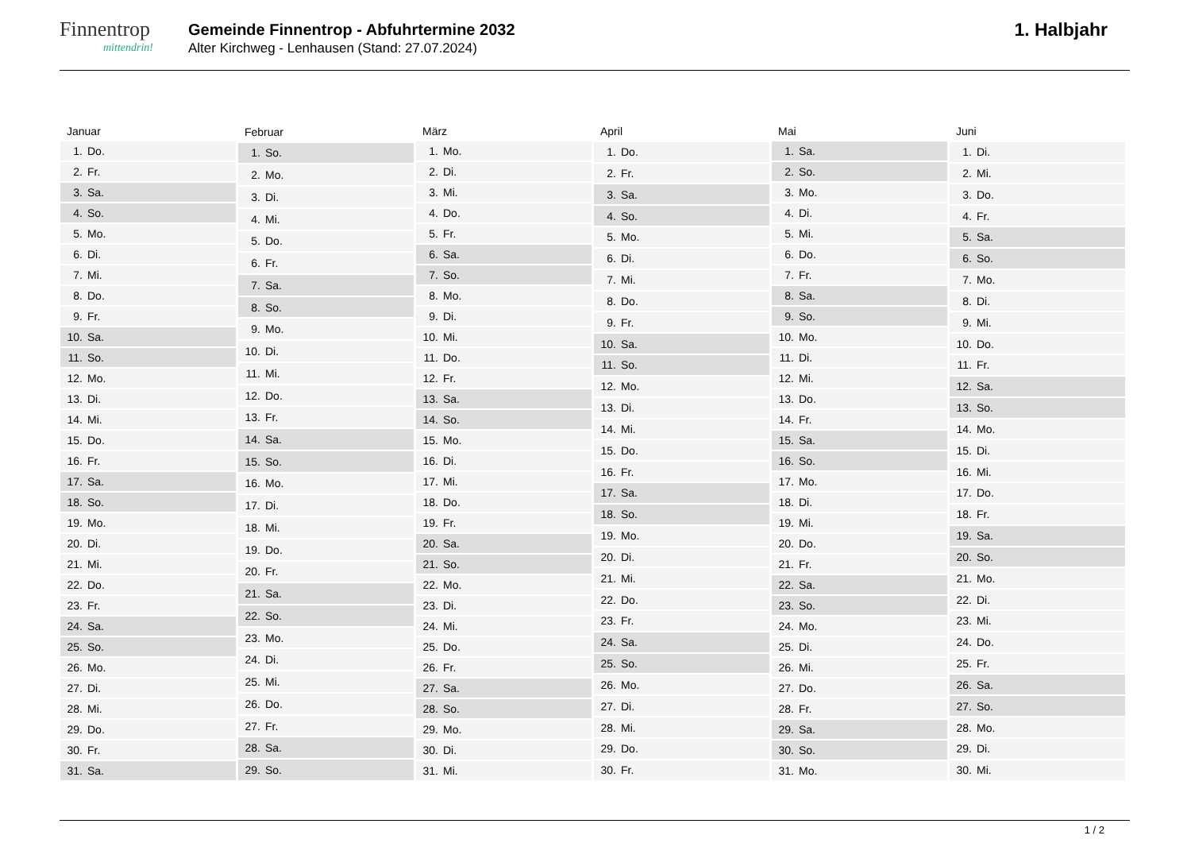Finnentrop
mittendrin!
Gemeinde Finnentrop - Abfuhrtermine 2032
Alter Kirchweg - Lenhausen (Stand: 27.07.2024)
1. Halbjahr
| Januar | |
| --- | --- |
| 1. | Do. |
| 2. | Fr. |
| 3. | Sa. |
| 4. | So. |
| 5. | Mo. |
| 6. | Di. |
| 7. | Mi. |
| 8. | Do. |
| 9. | Fr. |
| 10. | Sa. |
| 11. | So. |
| 12. | Mo. |
| 13. | Di. |
| 14. | Mi. |
| 15. | Do. |
| 16. | Fr. |
| 17. | Sa. |
| 18. | So. |
| 19. | Mo. |
| 20. | Di. |
| 21. | Mi. |
| 22. | Do. |
| 23. | Fr. |
| 24. | Sa. |
| 25. | So. |
| 26. | Mo. |
| 27. | Di. |
| 28. | Mi. |
| 29. | Do. |
| 30. | Fr. |
| 31. | Sa. |
| Februar | |
| --- | --- |
| 1. | So. |
| 2. | Mo. |
| 3. | Di. |
| 4. | Mi. |
| 5. | Do. |
| 6. | Fr. |
| 7. | Sa. |
| 8. | So. |
| 9. | Mo. |
| 10. | Di. |
| 11. | Mi. |
| 12. | Do. |
| 13. | Fr. |
| 14. | Sa. |
| 15. | So. |
| 16. | Mo. |
| 17. | Di. |
| 18. | Mi. |
| 19. | Do. |
| 20. | Fr. |
| 21. | Sa. |
| 22. | So. |
| 23. | Mo. |
| 24. | Di. |
| 25. | Mi. |
| 26. | Do. |
| 27. | Fr. |
| 28. | Sa. |
| 29. | So. |
| März | |
| --- | --- |
| 1. | Mo. |
| 2. | Di. |
| 3. | Mi. |
| 4. | Do. |
| 5. | Fr. |
| 6. | Sa. |
| 7. | So. |
| 8. | Mo. |
| 9. | Di. |
| 10. | Mi. |
| 11. | Do. |
| 12. | Fr. |
| 13. | Sa. |
| 14. | So. |
| 15. | Mo. |
| 16. | Di. |
| 17. | Mi. |
| 18. | Do. |
| 19. | Fr. |
| 20. | Sa. |
| 21. | So. |
| 22. | Mo. |
| 23. | Di. |
| 24. | Mi. |
| 25. | Do. |
| 26. | Fr. |
| 27. | Sa. |
| 28. | So. |
| 29. | Mo. |
| 30. | Di. |
| 31. | Mi. |
| April | |
| --- | --- |
| 1. | Do. |
| 2. | Fr. |
| 3. | Sa. |
| 4. | So. |
| 5. | Mo. |
| 6. | Di. |
| 7. | Mi. |
| 8. | Do. |
| 9. | Fr. |
| 10. | Sa. |
| 11. | So. |
| 12. | Mo. |
| 13. | Di. |
| 14. | Mi. |
| 15. | Do. |
| 16. | Fr. |
| 17. | Sa. |
| 18. | So. |
| 19. | Mo. |
| 20. | Di. |
| 21. | Mi. |
| 22. | Do. |
| 23. | Fr. |
| 24. | Sa. |
| 25. | So. |
| 26. | Mo. |
| 27. | Di. |
| 28. | Mi. |
| 29. | Do. |
| 30. | Fr. |
| Mai | |
| --- | --- |
| 1. | Sa. |
| 2. | So. |
| 3. | Mo. |
| 4. | Di. |
| 5. | Mi. |
| 6. | Do. |
| 7. | Fr. |
| 8. | Sa. |
| 9. | So. |
| 10. | Mo. |
| 11. | Di. |
| 12. | Mi. |
| 13. | Do. |
| 14. | Fr. |
| 15. | Sa. |
| 16. | So. |
| 17. | Mo. |
| 18. | Di. |
| 19. | Mi. |
| 20. | Do. |
| 21. | Fr. |
| 22. | Sa. |
| 23. | So. |
| 24. | Mo. |
| 25. | Di. |
| 26. | Mi. |
| 27. | Do. |
| 28. | Fr. |
| 29. | Sa. |
| 30. | So. |
| 31. | Mo. |
| Juni | |
| --- | --- |
| 1. | Di. |
| 2. | Mi. |
| 3. | Do. |
| 4. | Fr. |
| 5. | Sa. |
| 6. | So. |
| 7. | Mo. |
| 8. | Di. |
| 9. | Mi. |
| 10. | Do. |
| 11. | Fr. |
| 12. | Sa. |
| 13. | So. |
| 14. | Mo. |
| 15. | Di. |
| 16. | Mi. |
| 17. | Do. |
| 18. | Fr. |
| 19. | Sa. |
| 20. | So. |
| 21. | Mo. |
| 22. | Di. |
| 23. | Mi. |
| 24. | Do. |
| 25. | Fr. |
| 26. | Sa. |
| 27. | So. |
| 28. | Mo. |
| 29. | Di. |
| 30. | Mi. |
1 / 2